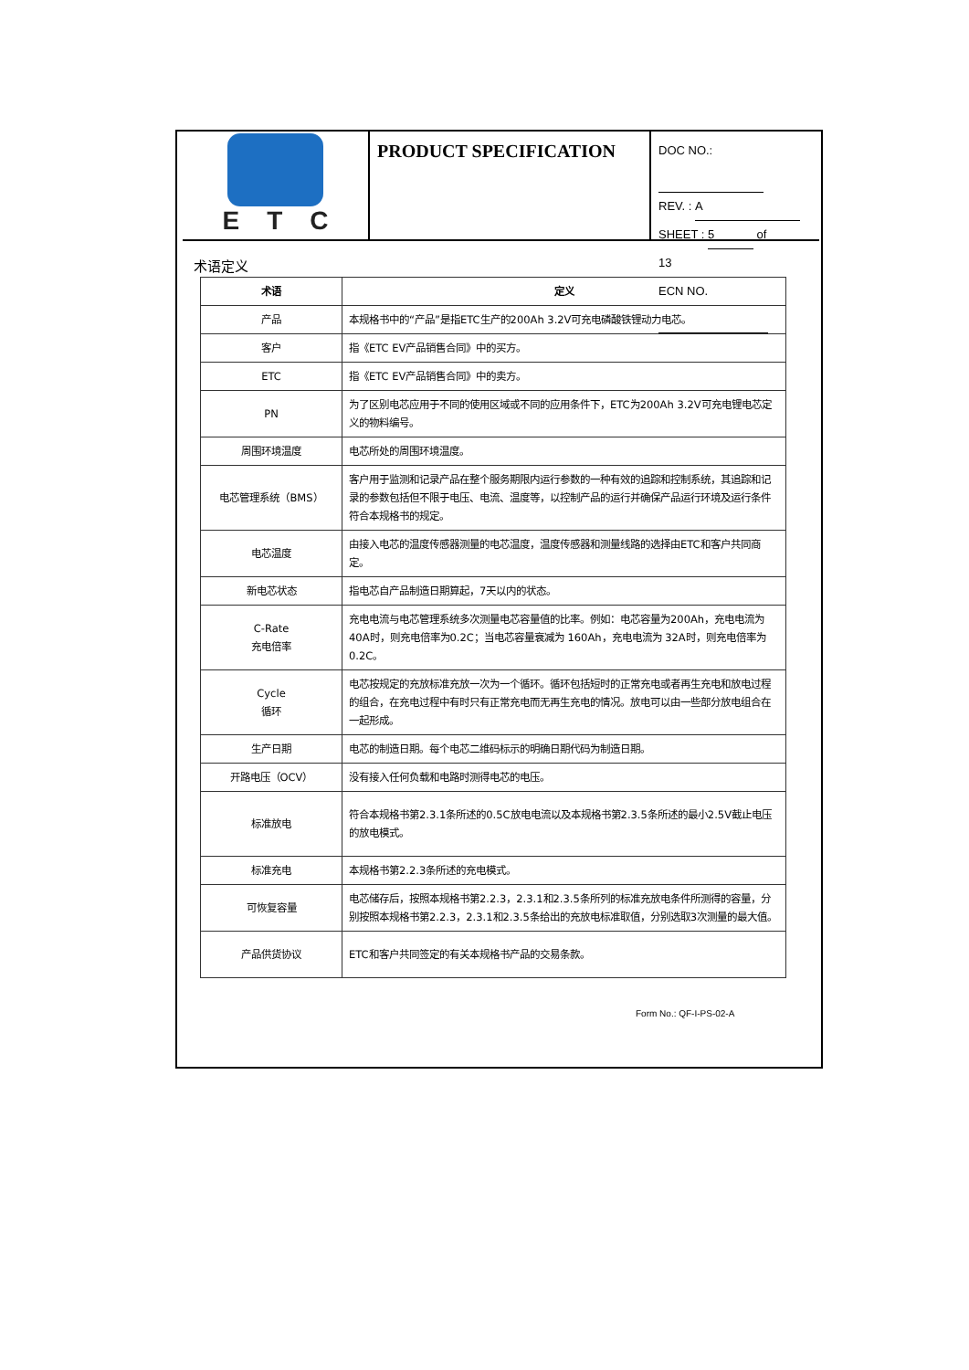ETC
PRODUCT SPECIFICATION
DOC NO.:
REV. : A
SHEET : 5 of 13
ECN NO.
术语定义
| 术语 | 定义 |
| --- | --- |
| 产品 | 本规格书中的“产品”是指ETC生产的200Ah 3.2V可充电磷酸铁锂动力电芯。 |
| 客户 | 指《ETC EV产品销售合同》中的买方。 |
| ETC | 指《ETC EV产品销售合同》中的卖方。 |
| PN | 为了区别电芯应用于不同的使用区域或不同的应用条件下，ETC为200Ah 3.2V可充电锂电芯定义的物料编号。 |
| 周围环境温度 | 电芯所处的周围环境温度。 |
| 电芯管理系统（BMS） | 客户用于监测和记录产品在整个服务期限内运行参数的一种有效的追踪和控制系统，其追踪和记录的参数包括但不限于电压、电流、温度等，以控制产品的运行并确保产品运行环境及运行条件符合本规格书的规定。 |
| 电芯温度 | 由接入电芯的温度传感器测量的电芯温度，温度传感器和测量线路的选择由ETC和客户共同商定。 |
| 新电芯状态 | 指电芯自产品制造日期算起，7天以内的状态。 |
| C-Rate 充电倍率 | 充电电流与电芯管理系统多次测量电芯容量值的比率。例如：电芯容量为200Ah，充电电流为 40A时，则充电倍率为0.2C；当电芯容量衰减为 160Ah，充电电流为 32A时，则充电倍率为0.2C。 |
| Cycle 循环 | 电芯按规定的充放标准充放一次为一个循环。循环包括短时的正常充电或者再生充电和放电过程的组合，在充电过程中有时只有正常充电而无再生充电的情况。放电可以由一些部分放电组合在一起形成。 |
| 生产日期 | 电芯的制造日期。每个电芯二维码标示的明确日期代码为制造日期。 |
| 开路电压（OCV） | 没有接入任何负载和电路时测得电芯的电压。 |
| 标准放电 | 符合本规格书第2.3.1条所述的0.5C放电电流以及本规格书第2.3.5条所述的最小2.5V截止电压的放电模式。 |
| 标准充电 | 本规格书第2.2.3条所述的充电模式。 |
| 可恢复容量 | 电芯储存后，按照本规格书第2.2.3，2.3.1和2.3.5条所列的标准充放电条件所测得的容量，分别按照本规格书第2.2.3，2.3.1和2.3.5条给出的充放电标准取值，分别选取3次测量的最大值。 |
| 产品供货协议 | ETC和客户共同签定的有关本规格书产品的交易条款。 |
Form No.: QF-I-PS-02-A